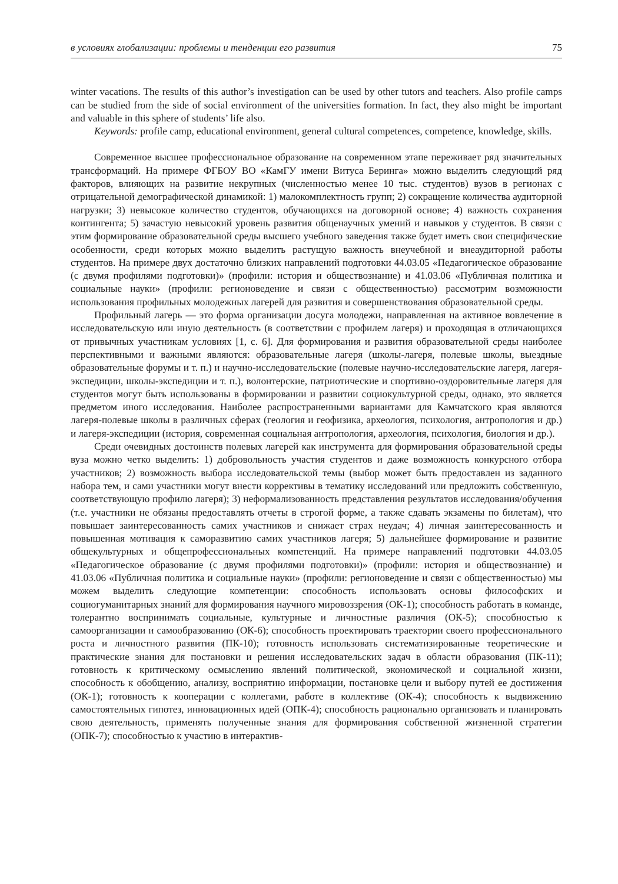в условиях глобализации: проблемы и тенденции его развития 75
winter vacations. The results of this author’s investigation can be used by other tutors and teachers. Also profile camps can be studied from the side of social environment of the universities formation. In fact, they also might be important and valuable in this sphere of students’ life also.
Keywords: profile camp, educational environment, general cultural competences, competence, knowledge, skills.
Современное высшее профессиональное образование на современном этапе переживает ряд значительных трансформаций. На примере ФГБОУ ВО «КамГУ имени Витуса Беринга» можно выделить следующий ряд факторов, влияющих на развитие некрупных (численностью менее 10 тыс. студентов) вузов в регионах с отрицательной демографической динамикой: 1) малокомплектность групп; 2) сокращение количества аудиторной нагрузки; 3) невысокое количество студентов, обучающихся на договорной основе; 4) важность сохранения контингента; 5) зачастую невысокий уровень развития общенаучных умений и навыков у студентов. В связи с этим формирование образовательной среды высшего учебного заведения также будет иметь свои специфические особенности, среди которых можно выделить растущую важность внеучебной и внеаудиторной работы студентов. На примере двух достаточно близких направлений подготовки 44.03.05 «Педагогическое образование (с двумя профилями подготовки)» (профили: история и обществознание) и 41.03.06 «Публичная политика и социальные науки» (профили: регионоведение и связи с общественностью) рассмотрим возможности использования профильных молодежных лагерей для развития и совершенствования образовательной среды.
Профильный лагерь — это форма организации досуга молодежи, направленная на активное вовлечение в исследовательскую или иную деятельность (в соответствии с профилем лагеря) и проходящая в отличающихся от привычных участникам условиях [1, с. 6]. Для формирования и развития образовательной среды наиболее перспективными и важными являются: образовательные лагеря (школы-лагеря, полевые школы, выездные образовательные форумы и т. п.) и научно-исследовательские (полевые научно-исследовательские лагеря, лагеря-экспедиции, школы-экспедиции и т. п.), волонтерские, патриотические и спортивно-оздоровительные лагеря для студентов могут быть использованы в формировании и развитии социокультурной среды, однако, это является предметом иного исследования. Наиболее распространенными вариантами для Камчатского края являются лагеря-полевые школы в различных сферах (геология и геофизика, археология, психология, антропология и др.) и лагеря-экспедиции (история, современная социальная антропология, археология, психология, биология и др.).
Среди очевидных достоинств полевых лагерей как инструмента для формирования образовательной среды вуза можно четко выделить: 1) добровольность участия студентов и даже возможность конкурсного отбора участников; 2) возможность выбора исследовательской темы (выбор может быть предоставлен из заданного набора тем, и сами участники могут внести коррективы в тематику исследований или предложить собственную, соответствующую профилю лагеря); 3) неформализованность представления результатов исследования/обучения (т.е. участники не обязаны предоставлять отчеты в строгой форме, а также сдавать экзамены по билетам), что повышает заинтересованность самих участников и снижает страх неудач; 4) личная заинтересованность и повышенная мотивация к саморазвитию самих участников лагеря; 5) дальнейшее формирование и развитие общекультурных и общепрофессиональных компетенций. На примере направлений подготовки 44.03.05 «Педагогическое образование (с двумя профилями подготовки)» (профили: история и обществознание) и 41.03.06 «Публичная политика и социальные науки» (профили: регионоведение и связи с общественностью) мы можем выделить следующие компетенции: способность использовать основы философских и социогуманитарных знаний для формирования научного мировоззрения (ОК-1); способность работать в команде, толерантно воспринимать социальные, культурные и личностные различия (ОК-5); способностью к самоорганизации и самообразованию (ОК-6); способность проектировать траектории своего профессионального роста и личностного развития (ПК-10); готовность использовать систематизированные теоретические и практические знания для постановки и решения исследовательских задач в области образования (ПК-11); готовность к критическому осмыслению явлений политической, экономической и социальной жизни, способность к обобщению, анализу, восприятию информации, постановке цели и выбору путей ее достижения (ОК-1); готовность к кооперации с коллегами, работе в коллективе (ОК-4); способность к выдвижению самостоятельных гипотез, инновационных идей (ОПК-4); способность рационально организовать и планировать свою деятельность, применять полученные знания для формирования собственной жизненной стратегии (ОПК-7); способностью к участию в интерактив-